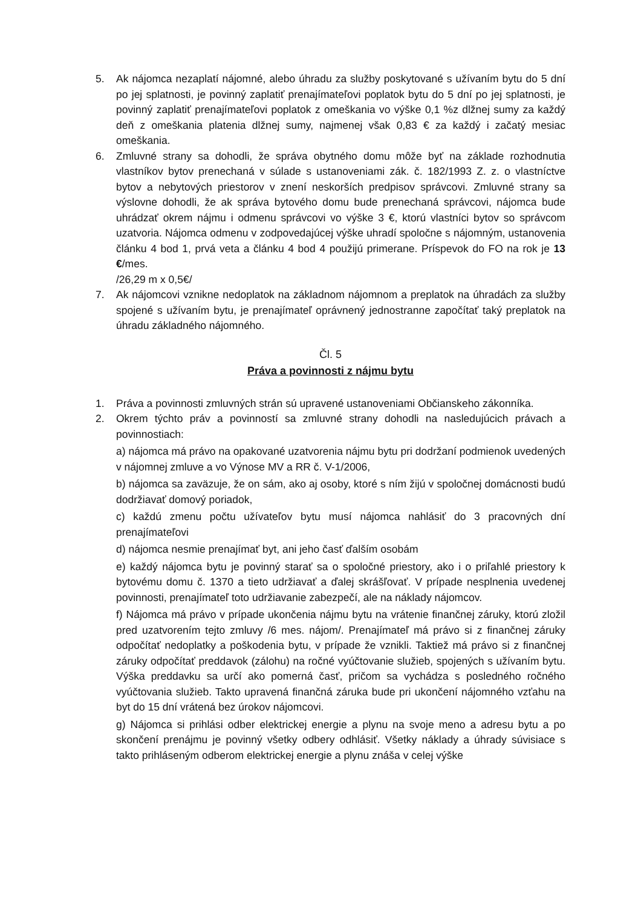5. Ak nájomca nezaplatí nájomné, alebo úhradu za služby poskytované s užívaním bytu do 5 dní po jej splatnosti, je povinný zaplatiť prenajímateľovi poplatok bytu do 5 dní po jej splatnosti, je povinný zaplatiť prenajímateľovi poplatok z omeškania vo výške 0,1 %z dlžnej sumy za každý deň z omeškania platenia dlžnej sumy, najmenej však 0,83 € za každý i začatý mesiac omeškania.
6. Zmluvné strany sa dohodli, že správa obytného domu môže byť na základe rozhodnutia vlastníkov bytov prenechaná v súlade s ustanoveniami zák. č. 182/1993 Z. z. o vlastníctve bytov a nebytových priestorov v znení neskorších predpisov správcovi. Zmluvné strany sa výslovne dohodli, že ak správa bytového domu bude prenechaná správcovi, nájomca bude uhrádzať okrem nájmu i odmenu správcovi vo výške 3 €, ktorú vlastníci bytov so správcom uzatvoria. Nájomca odmenu v zodpovedajúcej výške uhradí spoločne s nájomným, ustanovenia článku 4 bod 1, prvá veta a článku 4 bod 4 použijú primerane. Príspevok do FO na rok je 13 €/mes.
/26,29 m x 0,5€/
7. Ak nájomcovi vznikne nedoplatok na základnom nájomnom a preplatok na úhradách za služby spojené s užívaním bytu, je prenajímateľ oprávnený jednostranne započítať taký preplatok na úhradu základného nájomného.
Čl. 5
Práva a povinnosti z nájmu bytu
1. Práva a povinnosti zmluvných strán sú upravené ustanoveniami Občianskeho zákonníka.
2. Okrem týchto práv a povinností sa zmluvné strany dohodli na nasledujúcich právach a povinnostiach:
a) nájomca má právo na opakované uzatvorenia nájmu bytu pri dodržaní podmienok uvedených v nájomnej zmluve a vo Výnose MV a RR č. V-1/2006,
b) nájomca sa zaväzuje, že on sám, ako aj osoby, ktoré s ním žijú v spoločnej domácnosti budú dodržiavať domový poriadok,
c) každú zmenu počtu užívateľov bytu musí nájomca nahlásiť do 3 pracovných dní prenajímateľovi
d) nájomca nesmie prenajímať byt, ani jeho časť ďalším osobám
e) každý nájomca bytu je povinný starať sa o spoločné priestory, ako i o priľahlé priestory k bytovému domu č. 1370 a tieto udržiavať a ďalej skrášľovať. V prípade nesplnenia uvedenej povinnosti, prenajímateľ toto udržiavanie zabezpečí, ale na náklady nájomcov.
f) Nájomca má právo v prípade ukončenia nájmu bytu na vrátenie finančnej záruky, ktorú zložil pred uzatvorením tejto zmluvy /6 mes. nájom/. Prenajímateľ má právo si z finančnej záruky odpočítať nedoplatky a poškodenia bytu, v prípade že vznikli. Taktiež má právo si z finančnej záruky odpočítať preddavok (zálohu) na ročné vyúčtovanie služieb, spojených s užívaním bytu. Výška preddavku sa určí ako pomerná časť, pričom sa vychádza s posledného ročného vyúčtovania služieb. Takto upravená finančná záruka bude pri ukončení nájomného vzťahu na byt do 15 dní vrátená bez úrokov nájomcovi.
g) Nájomca si prihlási odber elektrickej energie a plynu na svoje meno a adresu bytu a po skončení prenájmu je povinný všetky odbery odhlásiť. Všetky náklady a úhrady súvisiace s takto prihláseným odberom elektrickej energie a plynu znáša v celej výške